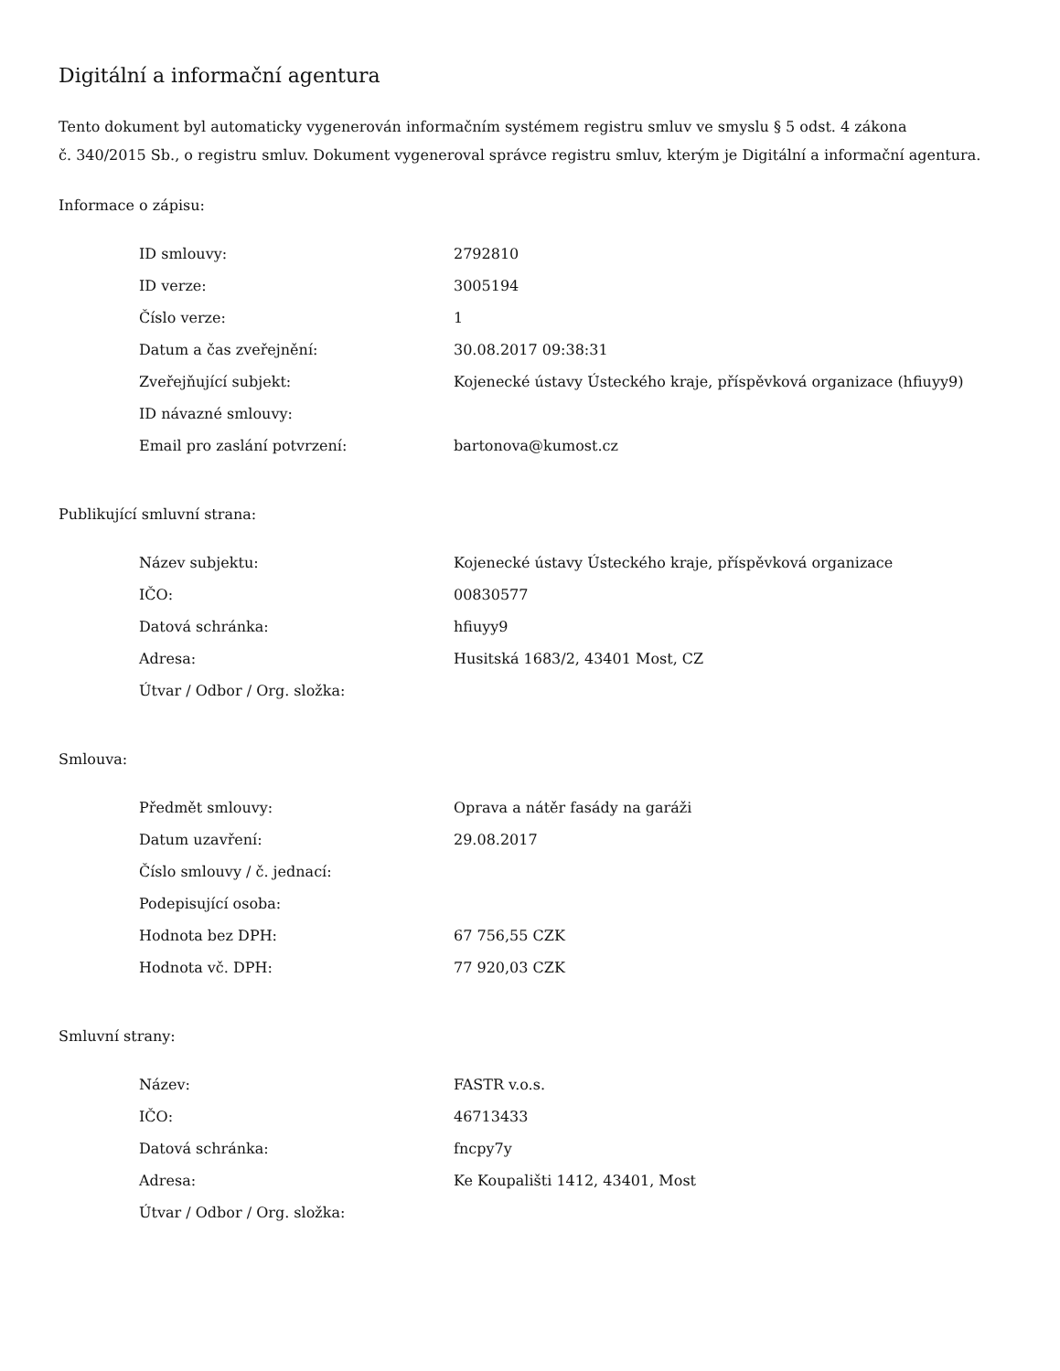Digitální a informační agentura
Tento dokument byl automaticky vygenerován informačním systémem registru smluv ve smyslu § 5 odst. 4 zákona
č. 340/2015 Sb., o registru smluv. Dokument vygeneroval správce registru smluv, kterým je Digitální a informační agentura.
Informace o zápisu:
| ID smlouvy: | 2792810 |
| ID verze: | 3005194 |
| Číslo verze: | 1 |
| Datum a čas zveřejnění: | 30.08.2017 09:38:31 |
| Zveřejňující subjekt: | Kojenecké ústavy Ústeckého kraje, příspěvková organizace (hfiuyy9) |
| ID návazné smlouvy: | |
| Email pro zaslání potvrzení: | bartonova@kumost.cz |
Publikující smluvní strana:
| Název subjektu: | Kojenecké ústavy Ústeckého kraje, příspěvková organizace |
| IČO: | 00830577 |
| Datová schránka: | hfiuyy9 |
| Adresa: | Husitská 1683/2, 43401 Most, CZ |
| Útvar / Odbor / Org. složka: | |
Smlouva:
| Předmět smlouvy: | Oprava a nátěr fasády na garáži |
| Datum uzavření: | 29.08.2017 |
| Číslo smlouvy / č. jednací: | |
| Podepisující osoba: | |
| Hodnota bez DPH: | 67 756,55 CZK |
| Hodnota vč. DPH: | 77 920,03 CZK |
Smluvní strany:
| Název: | FASTR v.o.s. |
| IČO: | 46713433 |
| Datová schránka: | fncpy7y |
| Adresa: | Ke Koupališti 1412, 43401, Most |
| Útvar / Odbor / Org. složka: | |